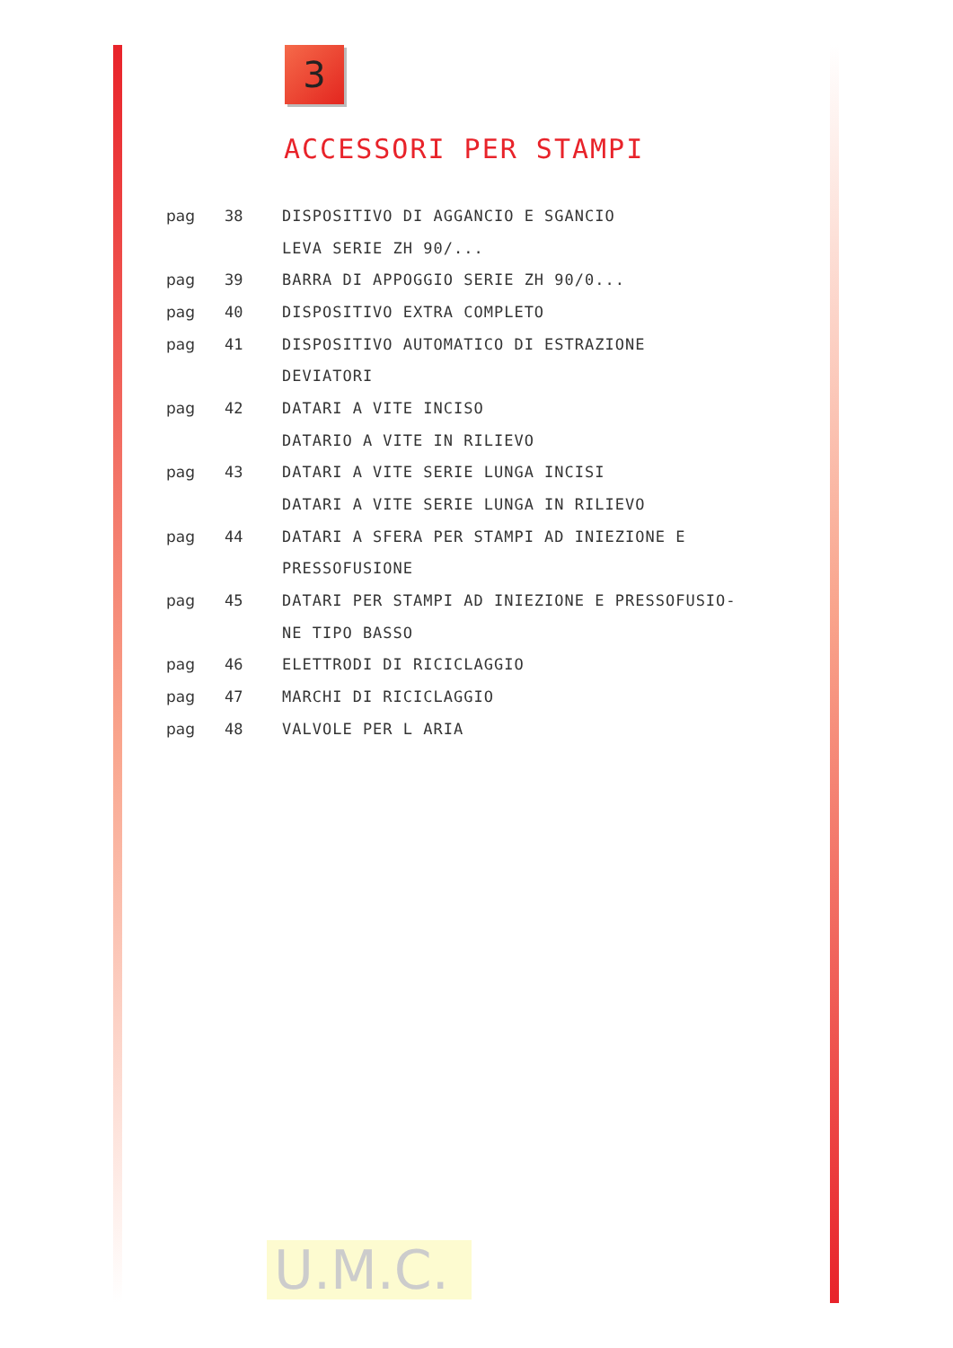3
ACCESSORI PER STAMPI
pag 38 DISPOSITIVO DI AGGANCIO E SGANCIO
LEVA SERIE ZH 90/...
pag 39 BARRA DI APPOGGIO SERIE ZH 90/0...
pag 40 DISPOSITIVO EXTRA COMPLETO
pag 41 DISPOSITIVO AUTOMATICO DI ESTRAZIONE
DEVIATORI
pag 42 DATARI A VITE INCISO
DATARIO A VITE IN RILIEVO
pag 43 DATARI A VITE SERIE LUNGA INCISI
DATARI A VITE SERIE LUNGA IN RILIEVO
pag 44 DATARI A SFERA PER STAMPI AD INIEZIONE E
PRESSOFUSIONE
pag 45 DATARI PER STAMPI AD INIEZIONE E PRESSOFUSIO-
NE TIPO BASSO
pag 46 ELETTRODI DI RICICLAGGIO
pag 47 MARCHI DI RICICLAGGIO
pag 48 VALVOLE PER L ARIA
U.M.C.